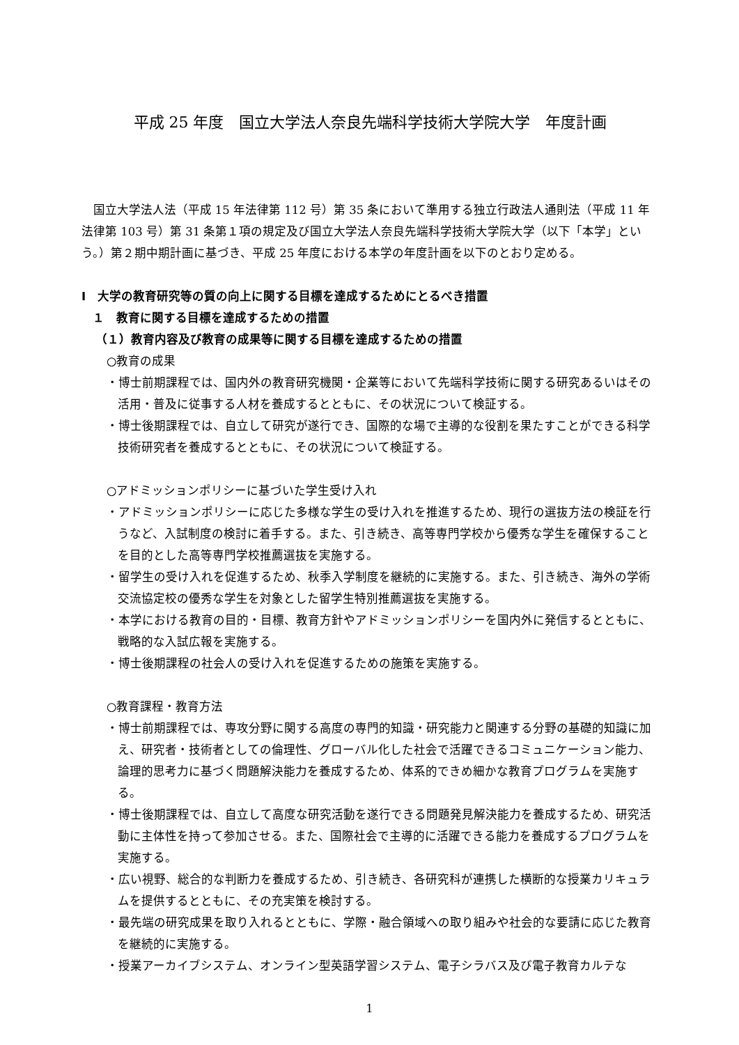平成 25 年度　国立大学法人奈良先端科学技術大学院大学　年度計画
国立大学法人法（平成 15 年法律第 112 号）第 35 条において準用する独立行政法人通則法（平成 11 年法律第 103 号）第 31 条第１項の規定及び国立大学法人奈良先端科学技術大学院大学（以下「本学」という。）第２期中期計画に基づき、平成 25 年度における本学の年度計画を以下のとおり定める。
Ⅰ　大学の教育研究等の質の向上に関する目標を達成するためにとるべき措置
１　教育に関する目標を達成するための措置
（１）教育内容及び教育の成果等に関する目標を達成するための措置
○教育の成果
・博士前期課程では、国内外の教育研究機関・企業等において先端科学技術に関する研究あるいはその活用・普及に従事する人材を養成するとともに、その状況について検証する。
・博士後期課程では、自立して研究が遂行でき、国際的な場で主導的な役割を果たすことができる科学技術研究者を養成するとともに、その状況について検証する。
○アドミッションポリシーに基づいた学生受け入れ
・アドミッションポリシーに応じた多様な学生の受け入れを推進するため、現行の選抜方法の検証を行うなど、入試制度の検討に着手する。また、引き続き、高等専門学校から優秀な学生を確保することを目的とした高等専門学校推薦選抜を実施する。
・留学生の受け入れを促進するため、秋季入学制度を継続的に実施する。また、引き続き、海外の学術交流協定校の優秀な学生を対象とした留学生特別推薦選抜を実施する。
・本学における教育の目的・目標、教育方針やアドミッションポリシーを国内外に発信するとともに、戦略的な入試広報を実施する。
・博士後期課程の社会人の受け入れを促進するための施策を実施する。
○教育課程・教育方法
・博士前期課程では、専攻分野に関する高度の専門的知識・研究能力と関連する分野の基礎的知識に加え、研究者・技術者としての倫理性、グローバル化した社会で活躍できるコミュニケーション能力、論理的思考力に基づく問題解決能力を養成するため、体系的できめ細かな教育プログラムを実施する。
・博士後期課程では、自立して高度な研究活動を遂行できる問題発見解決能力を養成するため、研究活動に主体性を持って参加させる。また、国際社会で主導的に活躍できる能力を養成するプログラムを実施する。
・広い視野、総合的な判断力を養成するため、引き続き、各研究科が連携した横断的な授業カリキュラムを提供するとともに、その充実策を検討する。
・最先端の研究成果を取り入れるとともに、学際・融合領域への取り組みや社会的な要請に応じた教育を継続的に実施する。
・授業アーカイブシステム、オンライン型英語学習システム、電子シラバス及び電子教育カルテな
1